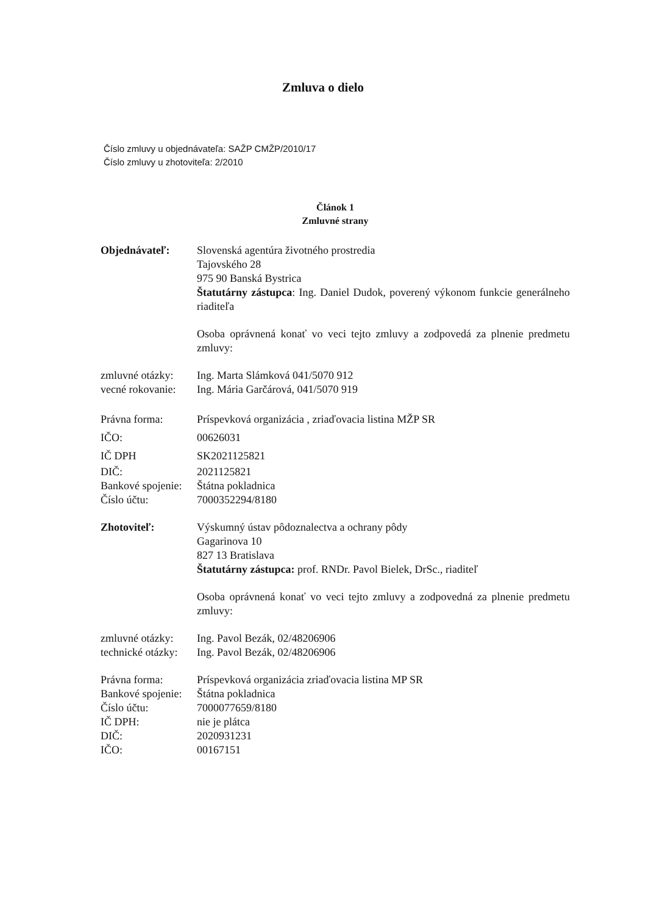Zmluva o dielo
Číslo zmluvy u objednávateľa: SAŽP CMŽP/2010/17
Číslo zmluvy u zhotoviteľa: 2/2010
Článok 1
Zmluvné strany
Objednávateľ: Slovenská agentúra životného prostredia
Tajovského 28
975 90 Banská Bystrica
Štatutárny zástupca: Ing. Daniel Dudok, poverený výkonom funkcie generálneho riaditeľa
Osoba oprávnená konať vo veci tejto zmluvy a zodpovedá za plnenie predmetu zmluvy:
zmluvné otázky:
Ing. Marta Slámková 041/5070 912
vecné rokovanie:
Ing. Mária Garčárová, 041/5070 919
Právna forma: Príspevková organizácia , zriaďovacia listina MŽP SR
IČO: 00626031
IČ DPH SK2021125821
DIČ: 2021125821
Bankové spojenie:
Štátna pokladnica
Číslo účtu: 7000352294/8180
Zhotoviteľ: Výskumný ústav pôdoznalectva a ochrany pôdy
Gagarinova 10
827 13 Bratislava
Štatutárny zástupca: prof. RNDr. Pavol Bielek, DrSc., riaditeľ
Osoba oprávnená konať vo veci tejto zmluvy a zodpovedná za plnenie predmetu zmluvy:
zmluvné otázky:
Ing. Pavol Bezák, 02/48206906
technické otázky:
Ing. Pavol Bezák, 02/48206906
Právna forma: Príspevková organizácia zriaďovacia listina MP SR
Bankové spojenie:
Štátna pokladnica
Číslo účtu: 7000077659/8180
IČ DPH: nie je plátca
DIČ: 2020931231
IČO: 00167151